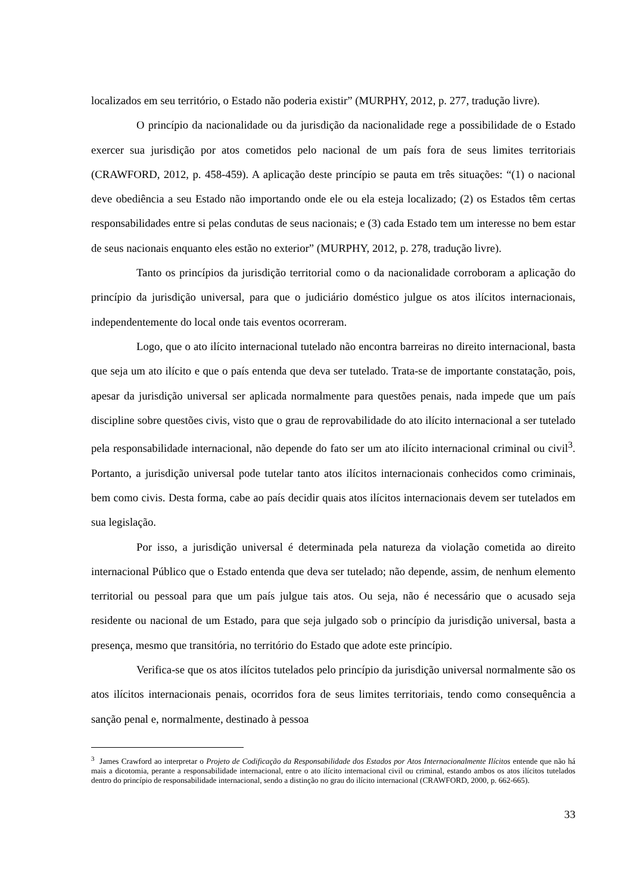localizados em seu território, o Estado não poderia existir” (MURPHY, 2012, p. 277, tradução livre).
O princípio da nacionalidade ou da jurisdição da nacionalidade rege a possibilidade de o Estado exercer sua jurisdição por atos cometidos pelo nacional de um país fora de seus limites territoriais (CRAWFORD, 2012, p. 458-459). A aplicação deste princípio se pauta em três situações: “(1) o nacional deve obediência a seu Estado não importando onde ele ou ela esteja localizado; (2) os Estados têm certas responsabilidades entre si pelas condutas de seus nacionais; e (3) cada Estado tem um interesse no bem estar de seus nacionais enquanto eles estão no exterior” (MURPHY, 2012, p. 278, tradução livre).
Tanto os princípios da jurisdição territorial como o da nacionalidade corroboram a aplicação do princípio da jurisdição universal, para que o judiciário doméstico julgue os atos ilícitos internacionais, independentemente do local onde tais eventos ocorreram.
Logo, que o ato ilícito internacional tutelado não encontra barreiras no direito internacional, basta que seja um ato ilícito e que o país entenda que deva ser tutelado. Trata-se de importante constatação, pois, apesar da jurisdição universal ser aplicada normalmente para questões penais, nada impede que um país discipline sobre questões civis, visto que o grau de reprovabilidade do ato ilícito internacional a ser tutelado pela responsabilidade internacional, não depende do fato ser um ato ilícito internacional criminal ou civil<sup>3</sup>. Portanto, a jurisdição universal pode tutelar tanto atos ilícitos internacionais conhecidos como criminais, bem como civis. Desta forma, cabe ao país decidir quais atos ilícitos internacionais devem ser tutelados em sua legislação.
Por isso, a jurisdição universal é determinada pela natureza da violação cometida ao direito internacional Público que o Estado entenda que deva ser tutelado; não depende, assim, de nenhum elemento territorial ou pessoal para que um país julgue tais atos. Ou seja, não é necessário que o acusado seja residente ou nacional de um Estado, para que seja julgado sob o princípio da jurisdição universal, basta a presença, mesmo que transitória, no território do Estado que adote este princípio.
Verifica-se que os atos ilícitos tutelados pelo princípio da jurisdição universal normalmente são os atos ilícitos internacionais penais, ocorridos fora de seus limites territoriais, tendo como consequência a sanção penal e, normalmente, destinado à pessoa
<sup>3</sup> James Crawford ao interpretar o Projeto de Codificação da Responsabilidade dos Estados por Atos Internacionalmente Ilícitos entende que não há mais a dicotomia, perante a responsabilidade internacional, entre o ato ilícito internacional civil ou criminal, estando ambos os atos ilícitos tutelados dentro do princípio de responsabilidade internacional, sendo a distinção no grau do ilícito internacional (CRAWFORD, 2000, p. 662-665).
33